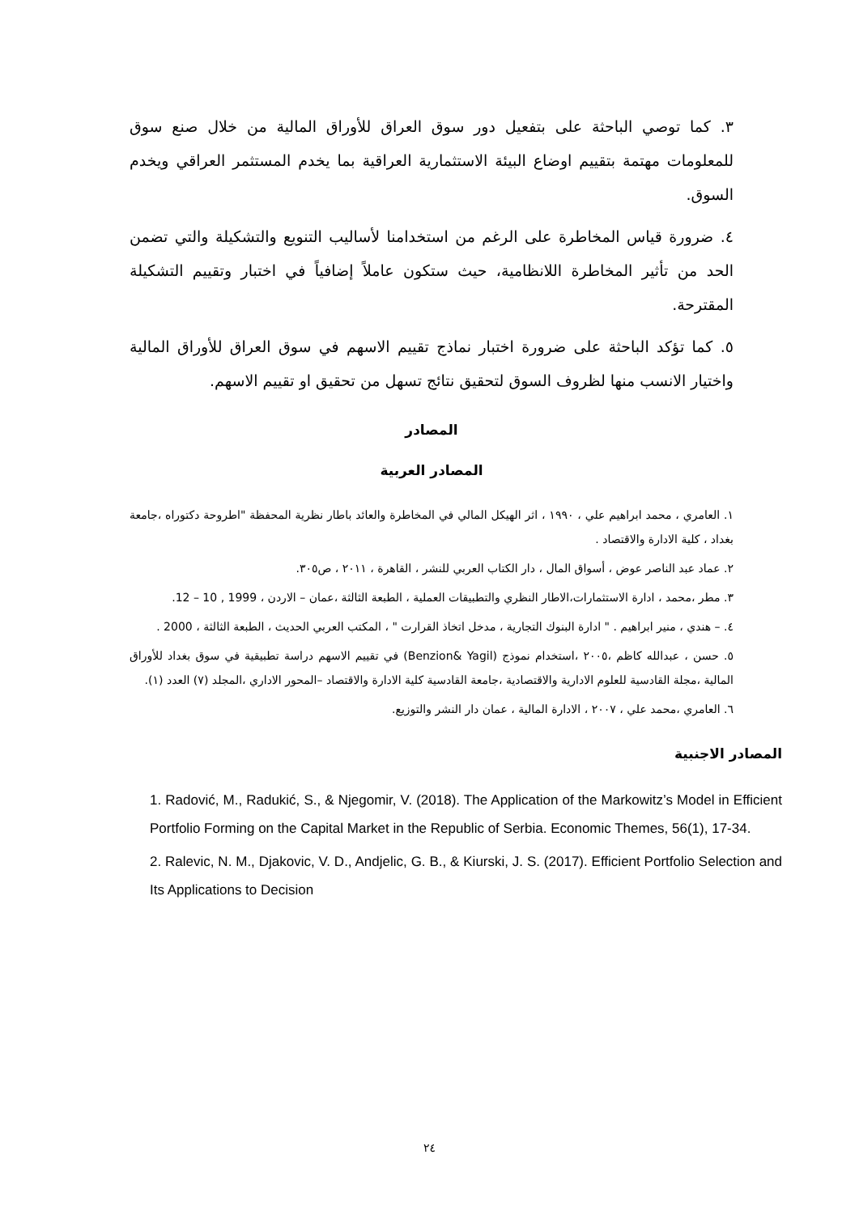٣. كما توصي الباحثة على بتفعيل دور سوق العراق للأوراق المالية من خلال صنع سوق للمعلومات مهتمة بتقييم اوضاع البيئة الاستثمارية العراقية بما يخدم المستثمر العراقي ويخدم السوق.
٤. ضرورة قياس المخاطرة على الرغم من استخدامنا لأساليب التنويع والتشكيلة والتي تضمن الحد من تأثير المخاطرة اللانظامية، حيث ستكون عاملاً إضافياً في اختبار وتقييم التشكيلة المقترحة.
٥. كما تؤكد الباحثة على ضرورة اختبار نماذج تقييم الاسهم في سوق العراق للأوراق المالية واختيار الانسب منها لظروف السوق لتحقيق نتائج تسهل من تحقيق او تقييم الاسهم.
المصادر
المصادر العربية
١. العامري ، محمد ابراهيم علي ، ١٩٩٠ ، اثر الهيكل المالي في المخاطرة والعائد باطار نظرية المحفظة "اطروحة دكتوراه ،جامعة بغداد ، كلية الادارة والاقتصاد .
٢. عماد عبد الناصر عوض ، أسواق المال ، دار الكتاب العربي للنشر ، القاهرة ، ٢٠١١ ، ص٣٠٥.
٣. مطر ،محمد ، ادارة الاستثمارات،الاطار النظري والتطبيقات العملية ، الطبعة الثالثة ،عمان – الاردن ، 1999 , 10 – 12.
٤. – هندي ، منير ابراهيم . " ادارة البنوك التجارية ، مدخل اتخاذ القرارت " ، المكتب العربي الحديث ، الطبعة الثالثة ، 2000 .
٥. حسن ، عبدالله كاظم ،٢٠٠٥ ،استخدام نموذج (Benzion& Yagil) في تقييم الاسهم دراسة تطبيقية في سوق بغداد للأوراق المالية ،مجلة القادسية للعلوم الادارية والاقتصادية ،جامعة القادسية كلية الادارة والاقتصاد –المحور الاداري ،المجلد (٧) العدد (١).
٦. العامري ،محمد علي ، ٢٠٠٧ ، الادارة المالية ، عمان دار النشر والتوزيع.
المصادر الاجنبية
1. Radović, M., Radukić, S., & Njegomir, V. (2018). The Application of the Markowitz’s Model in Efficient Portfolio Forming on the Capital Market in the Republic of Serbia. Economic Themes, 56(1), 17-34.
2. Ralevic, N. M., Djakovic, V. D., Andjelic, G. B., & Kiurski, J. S. (2017). Efficient Portfolio Selection and Its Applications to Decision
٢٤